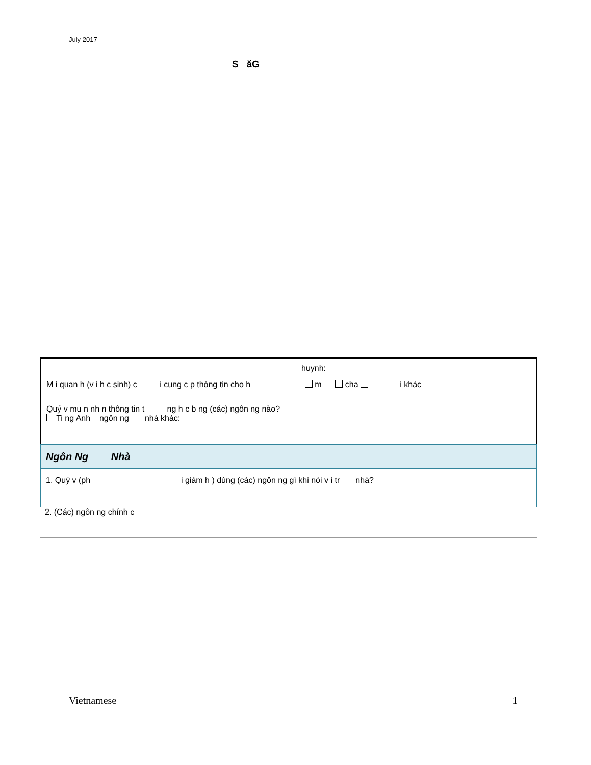July 2017
S ăG
huynh:
M i quan h (v i h c sinh) c i cung c p thông tin cho h m cha i khác
Quý v mu n nh n thông tin t ng h c b ng (các) ngôn ng nào?
Ti ng Anh ngôn ng nhà khác:
Ngôn Ng Nhà
1. Quý v (ph i giám h ) dùng (các) ngôn ng gì khi nói v i tr nhà?
2. (Các) ngôn ng chính c
Vietnamese 1